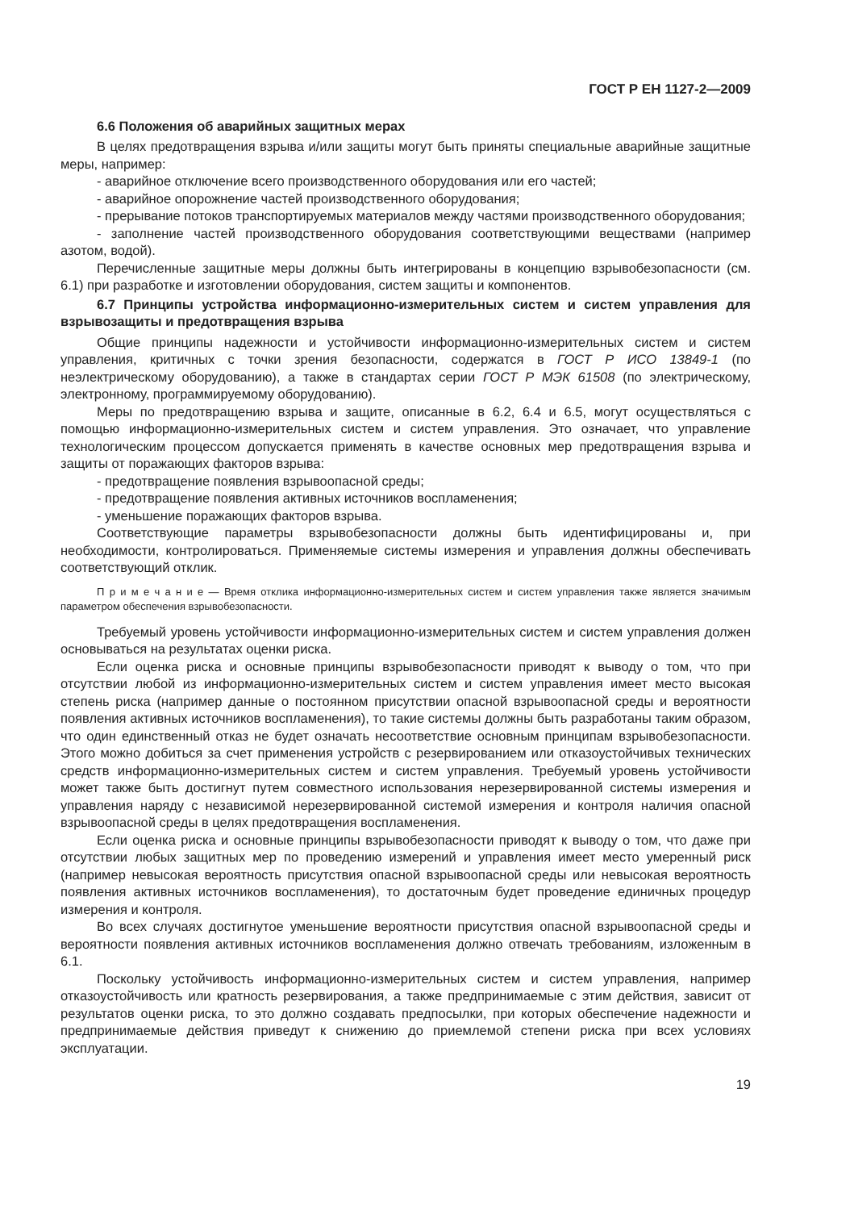ГОСТ Р ЕН 1127-2—2009
6.6 Положения об аварийных защитных мерах
В целях предотвращения взрыва и/или защиты могут быть приняты специальные аварийные защитные меры, например:
- аварийное отключение всего производственного оборудования или его частей;
- аварийное опорожнение частей производственного оборудования;
- прерывание потоков транспортируемых материалов между частями производственного оборудования;
- заполнение частей производственного оборудования соответствующими веществами (например азотом, водой).
Перечисленные защитные меры должны быть интегрированы в концепцию взрывобезопасности (см. 6.1) при разработке и изготовлении оборудования, систем защиты и компонентов.
6.7 Принципы устройства информационно-измерительных систем и систем управления для взрывозащиты и предотвращения взрыва
Общие принципы надежности и устойчивости информационно-измерительных систем и систем управления, критичных с точки зрения безопасности, содержатся в ГОСТ Р ИСО 13849-1 (по неэлектрическому оборудованию), а также в стандартах серии ГОСТ Р МЭК 61508 (по электрическому, электронному, программируемому оборудованию).
Меры по предотвращению взрыва и защите, описанные в 6.2, 6.4 и 6.5, могут осуществляться с помощью информационно-измерительных систем и систем управления. Это означает, что управление технологическим процессом допускается применять в качестве основных мер предотвращения взрыва и защиты от поражающих факторов взрыва:
- предотвращение появления взрывоопасной среды;
- предотвращение появления активных источников воспламенения;
- уменьшение поражающих факторов взрыва.
Соответствующие параметры взрывобезопасности должны быть идентифицированы и, при необходимости, контролироваться. Применяемые системы измерения и управления должны обеспечивать соответствующий отклик.
П р и м е ч а н и е — Время отклика информационно-измерительных систем и систем управления также является значимым параметром обеспечения взрывобезопасности.
Требуемый уровень устойчивости информационно-измерительных систем и систем управления должен основываться на результатах оценки риска.
Если оценка риска и основные принципы взрывобезопасности приводят к выводу о том, что при отсутствии любой из информационно-измерительных систем и систем управления имеет место высокая степень риска (например данные о постоянном присутствии опасной взрывоопасной среды и вероятности появления активных источников воспламенения), то такие системы должны быть разработаны таким образом, что один единственный отказ не будет означать несоответствие основным принципам взрывобезопасности. Этого можно добиться за счет применения устройств с резервированием или отказоустойчивых технических средств информационно-измерительных систем и систем управления. Требуемый уровень устойчивости может также быть достигнут путем совместного использования нерезервированной системы измерения и управления наряду с независимой нерезервированной системой измерения и контроля наличия опасной взрывоопасной среды в целях предотвращения воспламенения.
Если оценка риска и основные принципы взрывобезопасности приводят к выводу о том, что даже при отсутствии любых защитных мер по проведению измерений и управления имеет место умеренный риск (например невысокая вероятность присутствия опасной взрывоопасной среды или невысокая вероятность появления активных источников воспламенения), то достаточным будет проведение единичных процедур измерения и контроля.
Во всех случаях достигнутое уменьшение вероятности присутствия опасной взрывоопасной среды и вероятности появления активных источников воспламенения должно отвечать требованиям, изложенным в 6.1.
Поскольку устойчивость информационно-измерительных систем и систем управления, например отказоустойчивость или кратность резервирования, а также предпринимаемые с этим действия, зависит от результатов оценки риска, то это должно создавать предпосылки, при которых обеспечение надежности и предпринимаемые действия приведут к снижению до приемлемой степени риска при всех условиях эксплуатации.
19